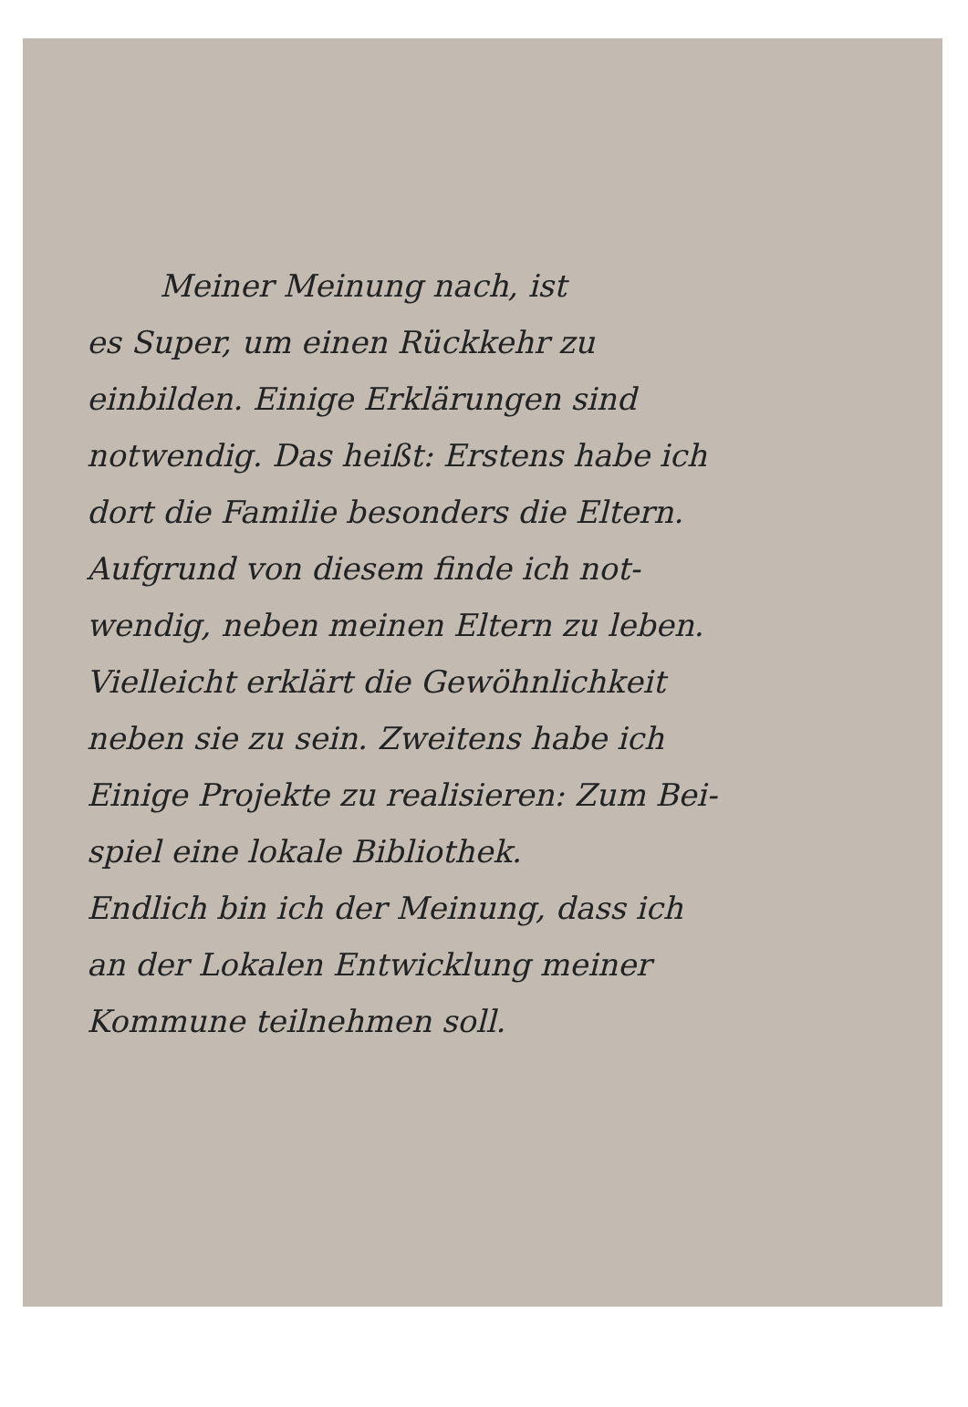Meiner Meinung nach, ist
es Super, um einen Rückkehr zu
einbilden. Einige Erklärungen sind
notwendig. Das heißt: Erstens habe ich
dort die Familie besonders die Eltern.
Aufgrund von diesem finde ich not-
wendig, neben meinen Eltern zu leben.
Vielleicht erklärt die Gewöhnlichkeit
neben sie zu sein. Zweitens habe ich
Einige Projekte zu realisieren: Zum Bei-
spiel eine lokale Bibliothek.
Endlich bin ich der Meinung, dass ich
an der Lokalen Entwicklung meiner
Kommune teilnehmen soll.